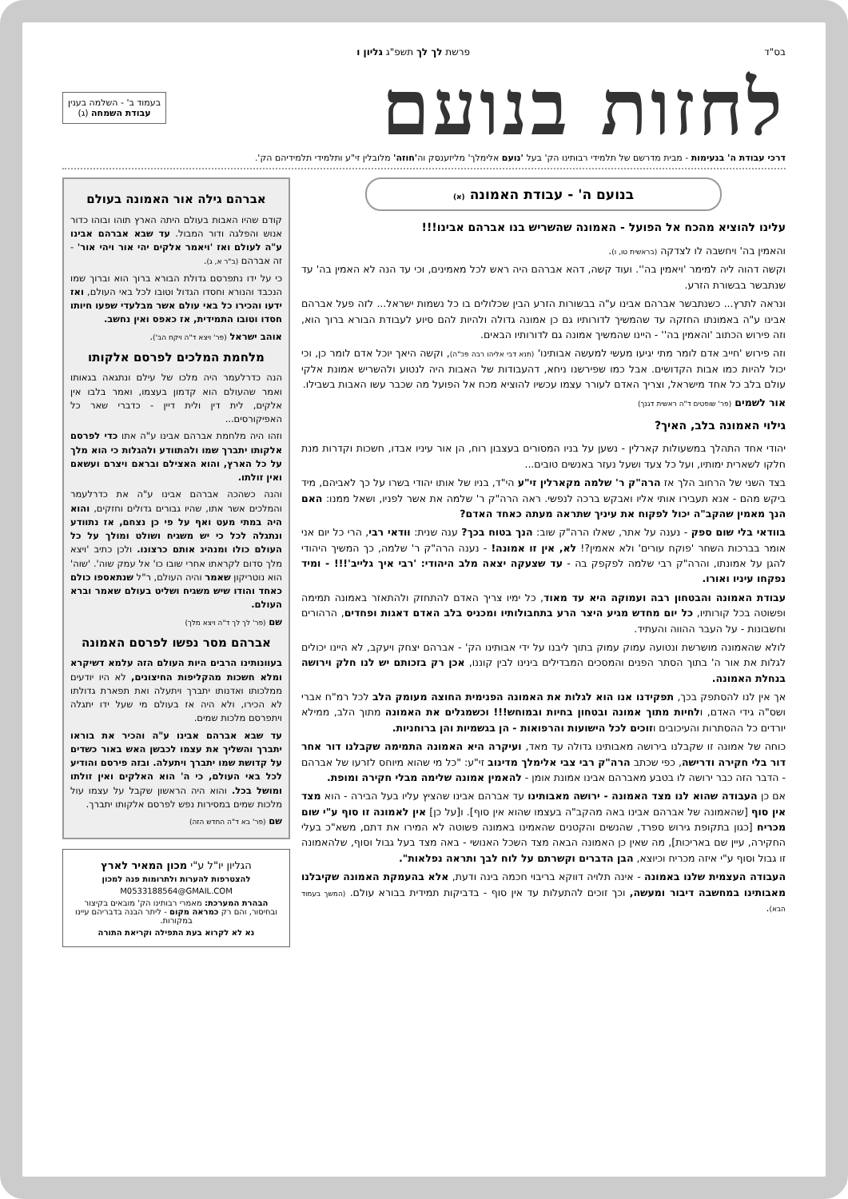בס"ד פרשת לך לך תשפ"ג גליון ו
לחזות בנועם
בעמוד ב' - השלמה בענין
עבודת השמחה (ג)
דרכי עבודת ה' בנעימות - מבית מדרשם של תלמידי רבותינו הק' בעל 'נועם אלימלך' מליזענסק וה'חוזה' מלובלין זי"ע ותלמידי תלמידיהם הק'.
בנועם ה' - עבודת האמונה (א)
עלינו להוציא מהכח אל הפועל - האמונה שהשריש בנו אברהם אבינו!!!
והאמין בה' ויחשבה לו לצדקה (בראשית טו, ו).
וקשה דהוה ליה למימר 'ויאמין בה''. ועוד קשה, דהא אברהם היה ראש לכל מאמינים, וכי עד הנה לא האמין בה' עד שנתבשר בבשורת הזרע.
ונראה לתרץ... כשנתבשר אברהם אבינו ע"ה בבשורות הזרע הבין שכלולים בו כל נשמות ישראל... לזה פעל אברהם אבינו ע"ה באמונתו החזקה עד שהמשיך לדורותיו גם כן אמונה גדולה ולהיות להם סיוע לעבודת הבורא ברוך הוא, וזה פירוש הכתוב 'והאמין בה'' - היינו שהמשיך אמונה גם לדורותיו הבאים.
וזה פירוש 'חייב אדם לומר מתי יגיעו מעשי למעשה אבותינו' (תנא דבי אליהו רבה פכ"ה), וקשה היאך יוכל אדם לומר כן, וכי יכול להיות כמו אבות הקדושים. אבל כמו שפירשנו ניחא, דהעבודות של האבות היה לנטוע ולהשריש אמונת אלקי עולם בלב כל אחד מישראל, וצריך האדם לעורר עצמו עכשיו להוציא מכח אל הפועל מה שכבר עשו האבות בשבילו.
אור לשמים (פר' שופטים ד"ה ראשית דגנך)
גילוי האמונה בלב, האיך?
יהודי אחד התהלך במשעולות קארלין - נשען על בניו המסורים בעצבון רוח, הן אור עיניו אבדו, חשכות וקדרות מנת חלקו לשארית ימותיו, ועל כל צעד ושעל נעזר באנשים טובים...
בצד השני של הרחוב הלך אז הרה"ק ר' שלמה מקארלין זי"ע הי"ד, בניו של אותו יהודי בשרו על כך לאביהם, מיד ביקש מהם - אנא תעבירו אותי אליו ואבקש ברכה לנפשי. ראה הרה"ק ר' שלמה את אשר לפניו, ושאל ממנו: האם הנך מאמין שהקב"ה יכול לפקוח את עיניך שתראה מעתה כאחד האדם?
בוודאי בלי שום ספק - נענה על אתר, שאלו הרה"ק שוב: הנך בטוח בכך? ענה שנית: וודאי רבי, הרי כל יום אני אומר בברכות השחר 'פוקח עורים' ולא אאמין?! לא, אין זו אמונה! - נענה הרה"ק ר' שלמה, כך המשיך היהודי להגן על אמונתו, והרה"ק רבי שלמה לפקפק בה - עד שצעקה יצאה מלב היהודי: 'רבי איך גלייב'!!! - ומיד נפקחו עיניו ואורו.
עבודת האמונה והבטחון רבה ועמוקה היא עד מאוד, כל ימיו צריך האדם להתחזק ולהתאזר באמונה תמימה ופשוטה בכל קורותיו, כל יום מחדש מגיע היצר הרע בתחבולותיו ומכניס בלב האדם דאגות ופחדים, הרהורים וחשבונות - על העבר ההווה והעתיד.
לולא שהאמונה מושרשת ונטועה עמוק עמוק בתוך ליבנו על ידי אבותינו הק' - אברהם יצחק ויעקב, לא היינו יכולים לגלות את אור ה' בתוך הסתר הפנים והמסכים המבדילים בינינו לבין קוננו, אכן רק בזכותם יש לנו חלק וירושה בנחלת האמונה.
אך אין לנו להסתפק בכך, תפקידנו אנו הוא לגלות את האמונה הפנימית החוצה מעומק הלב לכל רמ"ח אברי ושס"ה גידי האדם, ולחיות מתוך אמונה ובטחון בחיות ובמוחש!!! וכשמגלים את האמונה מתוך הלב, ממילא יורדים כל ההסתרות והעיכובים וזוכים לכל הישועות והרפואות - הן בגשמיות והן ברוחניות.
כוחה של אמונה זו שקבלנו בירושה מאבותינו גדולה עד מאד, ועיקרה היא האמונה התמימה שקבלנו דור אחר דור בלי חקירה ודרישה, כפי שכתב הרה"ק רבי צבי אלימלך מדינוב זי"ע: "כל מי שהוא מיוחס לזרעו של אברהם - הדבר הזה כבר ירושה לו בטבע מאברהם אבינו אמונת אומן - להאמין אמונה שלימה מבלי חקירה ומופת.
אם כן העבודה שהוא לנו מצד האמונה - ירושה מאבותינו עד אברהם אבינו שהציץ עליו בעל הבירה - הוא מצד אין סוף [שהאמונה של אברהם אבינו באה מהקב"ה בעצמו שהוא אין סוף]. ו[על כן] אין לאמונה זו סוף ע"י שום מכריח [כגון בתקופת גירוש ספרד, שהנשים והקטנים שהאמינו באמונה פשוטה לא המירו את דתם, משא"כ בעלי החקירה, עיין שם באריכות], מה שאין כן האמונה הבאה מצד השכל האנושי - באה מצד בעל גבול וסוף, שלהאמונה זו גבול וסוף ע"י איזה מכריח וכיוצא, הבן הדברים וקשרתם על לוח לבך ותראה נפלאות".
העבודה העצמית שלנו באמונה - אינה תלויה דווקא בריבוי חכמה בינה ודעת, אלא בהעמקת האמונה שקיבלנו מאבותינו במחשבה דיבור ומעשה, וכך זוכים להתעלות עד אין סוף - בדביקות תמידית בבורא עולם. (המשך בעמוד הבא).
אברהם גילה אור האמונה בעולם
קודם שהיו האבות בעולם היתה הארץ תוהו ובוהו כדור אנוש והפלגה ודור המבול. עד שבא אברהם אבינו ע"ה לעולם ואז 'ויאמר אלקים יהי אור ויהי אור' - זה אברהם (ב"ר א, ג).
כי על ידו נתפרסם גדולת הבורא ברוך הוא וברוך שמו הנכבד והנורא וחסדו הגדול וטובו לכל באי העולם, ואז ידעו והכירו כל באי עולם אשר מבלעדי שפעו חיותו חסדו וטובו התמידית, אז כאפס ואין נחשב.
אוהב ישראל (פר' ויצא ד"ה ויקח הב').
מלחמת המלכים לפרסם אלקותו
הנה כדרלעמר היה מלכו של עילם ונתגאה בגאותו ואמר שהעולם הוא קדמון בעצמו, ואמר בלבו אין אלקים, לית דין ולית דיין - כדברי שאר כל האפיקורסים...
וזהו היה מלחמת אברהם אבינו ע"ה אתו כדי לפרסם אלקותו יתברך שמו ולהתוודע ולהגלות כי הוא מלך על כל הארץ, והוא האצילם ובראם ויצרם ועשאם ואין זולתו.
והנה כשהכה אברהם אבינו ע"ה את כדרלעמר והמלכים אשר אתו, שהיו גבורים גדולים וחזקים, והוא היה במתי מעט ואף על פי כן נצחם, אז נתוודע ונתגלה לכל כי יש משגיח ושולט ומולך על כל העולם כולו ומנהיג אותם כרצונו. ולכן כתיב 'ויצא מלך סדום לקראתו אחרי שובו כו' אל עמק שוה'. 'שוה' הוא נוטריקון שאמר והיה העולם, ר"ל שנתאספו כולם כאחד והודו שיש משגיח ושליט בעולם שאמר וברא העולם.
שם (פר' לך לך ד"ה ויצא מלך)
אברהם מסר נפשו לפרסם האמונה
בעוונותינו הרבים היות העולם הזה עלמא דשיקרא ומלא חשכות מהקליפות החיצונים, לא היו יודעים ממלכותו ואדנותו יתברך ויתעלה ואת תפארת גדולתו לא הכירו, ולא היה אז בעולם מי שעל ידו יתגלה ויתפרסם מלכות שמים.
עד שבא אברהם אבינו ע"ה והכיר את בוראו יתברך והשליך את עצמו לכבשן האש באור כשדים על קדושת שמו יתברך ויתעלה. ובזה פירסם והודיע לכל באי העולם, כי ה' הוא האלקים ואין זולתו ומושל בכל. והוא היה הראשון שקבל על עצמו עול מלכות שמים במסירות נפש לפרסם אלקותו יתברך.
שם (פר' בא ד"ה החדש הזה)
הגליון יו"ל ע"י מכון המאיר לארץ
להצטרפות להערות ולתרומות פנה למכון
M0533188564@GMAIL.COM
הבהרת המערכת: מאמרי רבותינו הק' מובאים בקיצור ובחיסור, והם רק כמראה מקום - ליתר הבנה בדבריהם עיינו במקורות.
נא לא לקרוא בעת התפילה וקריאת התורה